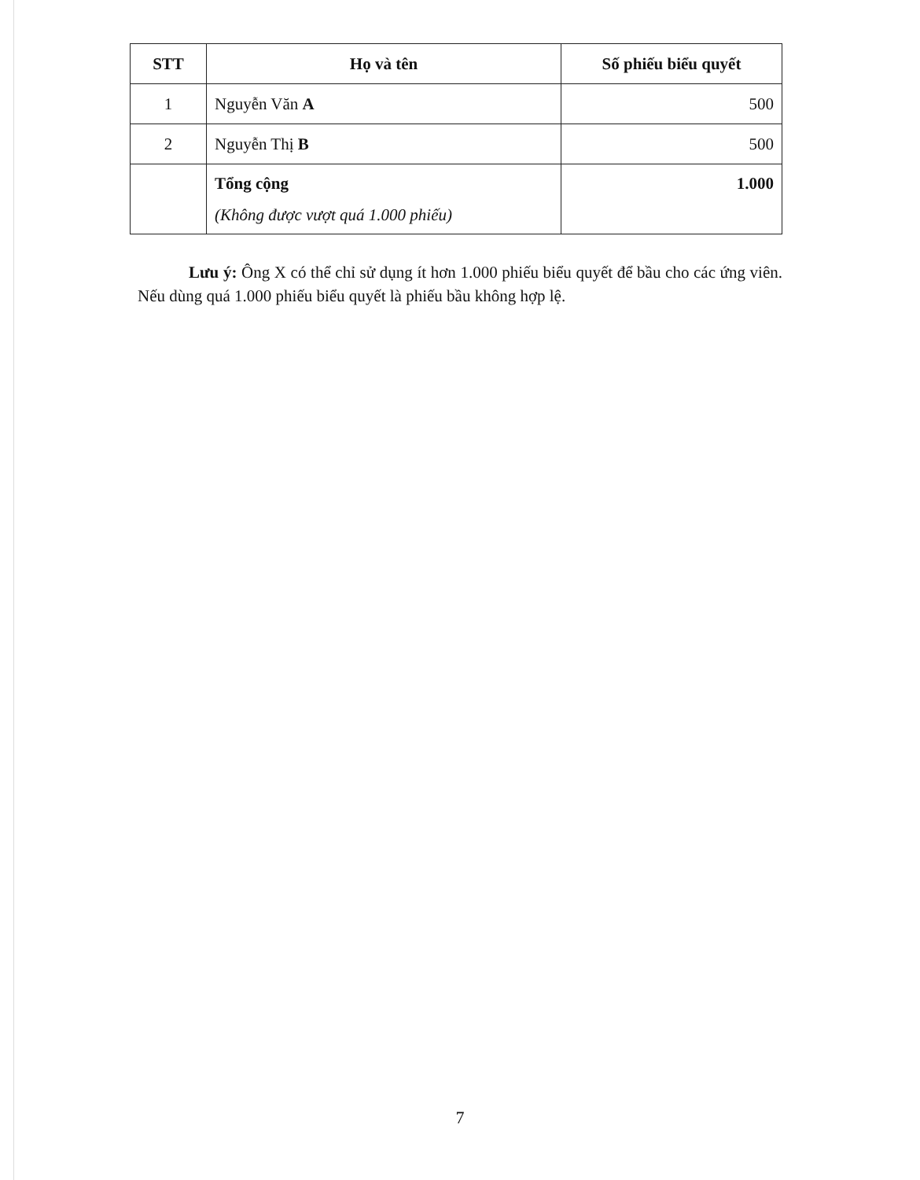| STT | Họ và tên | Số phiếu biểu quyết |
| --- | --- | --- |
| 1 | Nguyễn Văn A | 500 |
| 2 | Nguyễn Thị B | 500 |
| | Tổng cộng (Không được vượt quá 1.000 phiếu) | 1.000 |
Lưu ý: Ông X có thể chỉ sử dụng ít hơn 1.000 phiếu biểu quyết để bầu cho các ứng viên. Nếu dùng quá 1.000 phiếu biểu quyết là phiếu bầu không hợp lệ.
7